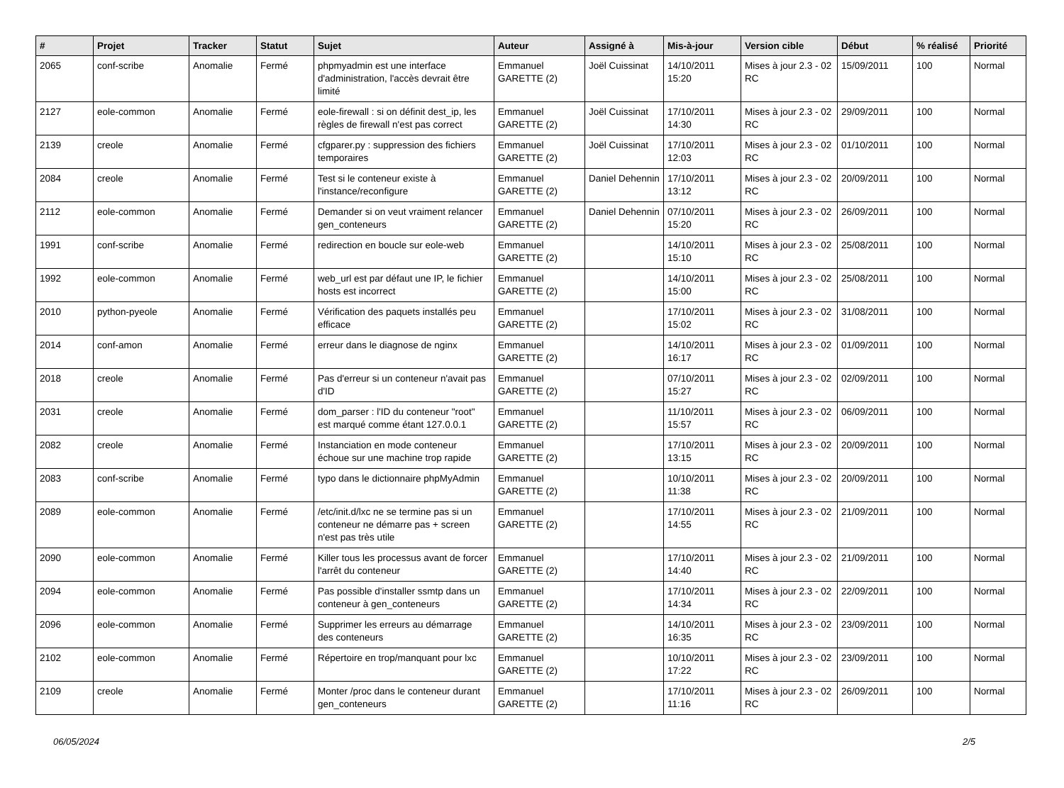| # | Projet | Tracker | Statut | Sujet | Auteur | Assigné à | Mis-à-jour | Version cible | Début | % réalisé | Priorité |
| --- | --- | --- | --- | --- | --- | --- | --- | --- | --- | --- | --- |
| 2065 | conf-scribe | Anomalie | Fermé | phpmyadmin est une interface d'administration, l'accès devrait être limité | Emmanuel GARETTE (2) | Joël Cuissinat | 14/10/2011 15:20 | Mises à jour 2.3 - 02 RC | 15/09/2011 | 100 | Normal |
| 2127 | eole-common | Anomalie | Fermé | eole-firewall : si on définit dest_ip, les règles de firewall n'est pas correct | Emmanuel GARETTE (2) | Joël Cuissinat | 17/10/2011 14:30 | Mises à jour 2.3 - 02 RC | 29/09/2011 | 100 | Normal |
| 2139 | creole | Anomalie | Fermé | cfgparer.py : suppression des fichiers temporaires | Emmanuel GARETTE (2) | Joël Cuissinat | 17/10/2011 12:03 | Mises à jour 2.3 - 02 RC | 01/10/2011 | 100 | Normal |
| 2084 | creole | Anomalie | Fermé | Test si le conteneur existe à l'instance/reconfigure | Emmanuel GARETTE (2) | Daniel Dehennin | 17/10/2011 13:12 | Mises à jour 2.3 - 02 RC | 20/09/2011 | 100 | Normal |
| 2112 | eole-common | Anomalie | Fermé | Demander si on veut vraiment relancer gen_conteneurs | Emmanuel GARETTE (2) | Daniel Dehennin | 07/10/2011 15:20 | Mises à jour 2.3 - 02 RC | 26/09/2011 | 100 | Normal |
| 1991 | conf-scribe | Anomalie | Fermé | redirection en boucle sur eole-web | Emmanuel GARETTE (2) | | 14/10/2011 15:10 | Mises à jour 2.3 - 02 RC | 25/08/2011 | 100 | Normal |
| 1992 | eole-common | Anomalie | Fermé | web_url est par défaut une IP, le fichier hosts est incorrect | Emmanuel GARETTE (2) | | 14/10/2011 15:00 | Mises à jour 2.3 - 02 RC | 25/08/2011 | 100 | Normal |
| 2010 | python-pyeole | Anomalie | Fermé | Vérification des paquets installés peu efficace | Emmanuel GARETTE (2) | | 17/10/2011 15:02 | Mises à jour 2.3 - 02 RC | 31/08/2011 | 100 | Normal |
| 2014 | conf-amon | Anomalie | Fermé | erreur dans le diagnose de nginx | Emmanuel GARETTE (2) | | 14/10/2011 16:17 | Mises à jour 2.3 - 02 RC | 01/09/2011 | 100 | Normal |
| 2018 | creole | Anomalie | Fermé | Pas d'erreur si un conteneur n'avait pas d'ID | Emmanuel GARETTE (2) | | 07/10/2011 15:27 | Mises à jour 2.3 - 02 RC | 02/09/2011 | 100 | Normal |
| 2031 | creole | Anomalie | Fermé | dom_parser : l'ID du conteneur "root" est marqué comme étant 127.0.0.1 | Emmanuel GARETTE (2) | | 11/10/2011 15:57 | Mises à jour 2.3 - 02 RC | 06/09/2011 | 100 | Normal |
| 2082 | creole | Anomalie | Fermé | Instanciation en mode conteneur échoue sur une machine trop rapide | Emmanuel GARETTE (2) | | 17/10/2011 13:15 | Mises à jour 2.3 - 02 RC | 20/09/2011 | 100 | Normal |
| 2083 | conf-scribe | Anomalie | Fermé | typo dans le dictionnaire phpMyAdmin | Emmanuel GARETTE (2) | | 10/10/2011 11:38 | Mises à jour 2.3 - 02 RC | 20/09/2011 | 100 | Normal |
| 2089 | eole-common | Anomalie | Fermé | /etc/init.d/lxc ne se termine pas si un conteneur ne démarre pas + screen n'est pas très utile | Emmanuel GARETTE (2) | | 17/10/2011 14:55 | Mises à jour 2.3 - 02 RC | 21/09/2011 | 100 | Normal |
| 2090 | eole-common | Anomalie | Fermé | Killer tous les processus avant de forcer l'arrêt du conteneur | Emmanuel GARETTE (2) | | 17/10/2011 14:40 | Mises à jour 2.3 - 02 RC | 21/09/2011 | 100 | Normal |
| 2094 | eole-common | Anomalie | Fermé | Pas possible d'installer ssmtp dans un conteneur à gen_conteneurs | Emmanuel GARETTE (2) | | 17/10/2011 14:34 | Mises à jour 2.3 - 02 RC | 22/09/2011 | 100 | Normal |
| 2096 | eole-common | Anomalie | Fermé | Supprimer les erreurs au démarrage des conteneurs | Emmanuel GARETTE (2) | | 14/10/2011 16:35 | Mises à jour 2.3 - 02 RC | 23/09/2011 | 100 | Normal |
| 2102 | eole-common | Anomalie | Fermé | Répertoire en trop/manquant pour lxc | Emmanuel GARETTE (2) | | 10/10/2011 17:22 | Mises à jour 2.3 - 02 RC | 23/09/2011 | 100 | Normal |
| 2109 | creole | Anomalie | Fermé | Monter /proc dans le conteneur durant gen_conteneurs | Emmanuel GARETTE (2) | | 17/10/2011 11:16 | Mises à jour 2.3 - 02 RC | 26/09/2011 | 100 | Normal |
06/05/2024 2/5